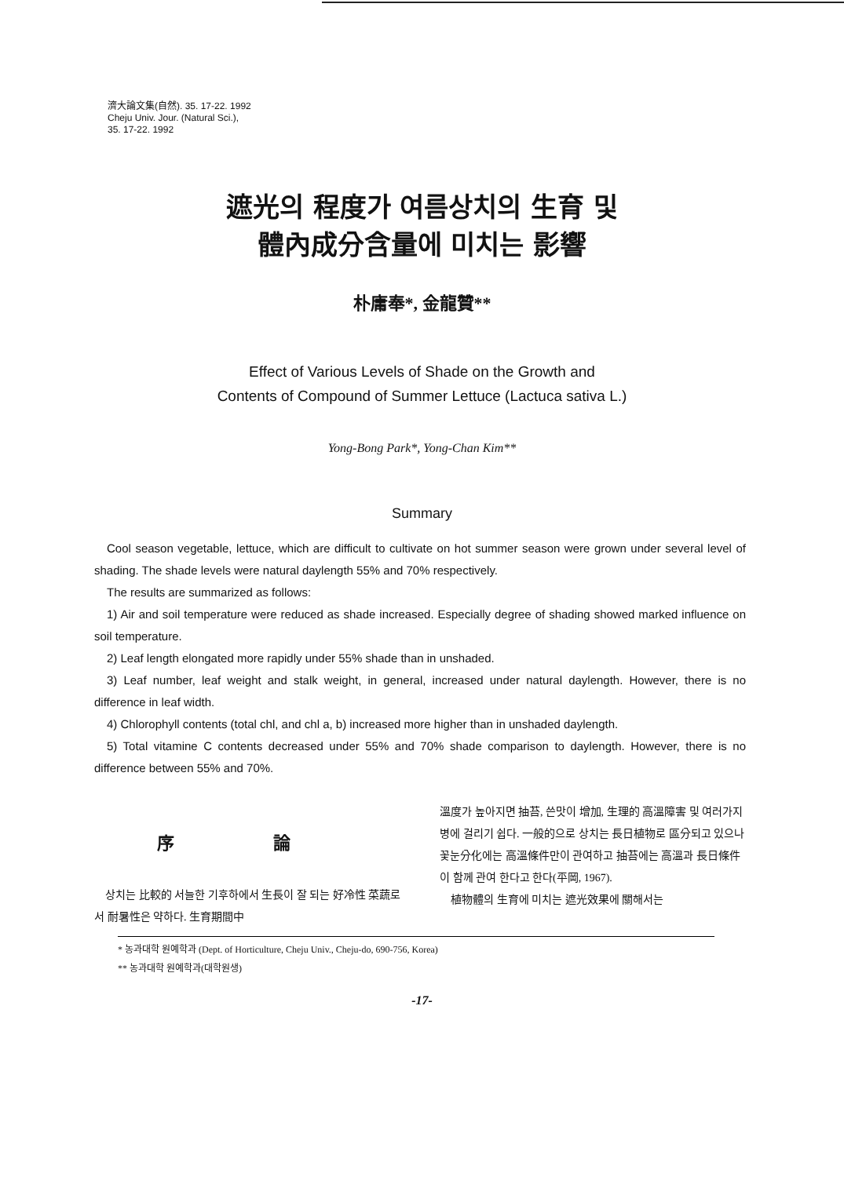濟大論文集(自然). 35. 17-22. 1992
Cheju Univ. Jour. (Natural Sci.),
35. 17-22. 1992
遮光의 程度가 여름상치의 生育 및
體內成分含量에 미치는 影響
朴庸奉*, 金龍贊**
Effect of Various Levels of Shade on the Growth and
Contents of Compound of Summer Lettuce (Lactuca sativa L.)
Yong-Bong Park*, Yong-Chan Kim**
Summary
Cool season vegetable, lettuce, which are difficult to cultivate on hot summer season were grown under several level of shading. The shade levels were natural daylength 55% and 70% respectively.
The results are summarized as follows:
1) Air and soil temperature were reduced as shade increased. Especially degree of shading showed marked influence on soil temperature.
2) Leaf length elongated more rapidly under 55% shade than in unshaded.
3) Leaf number, leaf weight and stalk weight, in general, increased under natural daylength. However, there is no difference in leaf width.
4) Chlorophyll contents (total chl, and chl a, b) increased more higher than in unshaded daylength.
5) Total vitamine C contents decreased under 55% and 70% shade comparison to daylength. However, there is no difference between 55% and 70%.
序 論
상치는 比較的 서늘한 기후하에서 生長이 잘 되는 好冷性 菜蔬로서 耐暑性은 약하다. 生育期間中
溫度가 높아지면 抽苔, 쓴맛이 增加, 生理的 高溫障害 및 여러가지 병에 걸리기 쉽다. 一般的으로 상치는 長日植物로 區分되고 있으나 꽃눈分化에는 高溫條件만이 관여하고 抽苔에는 高溫과 長日條件이 함께 관여 한다고 한다(平岡, 1967).
植物體의 生育에 미치는 遮光效果에 關해서는
* 농과대학 원예학과 (Dept. of Horticulture, Cheju Univ., Cheju-do, 690-756, Korea)
** 농과대학 원예학과(대학원생)
-17-